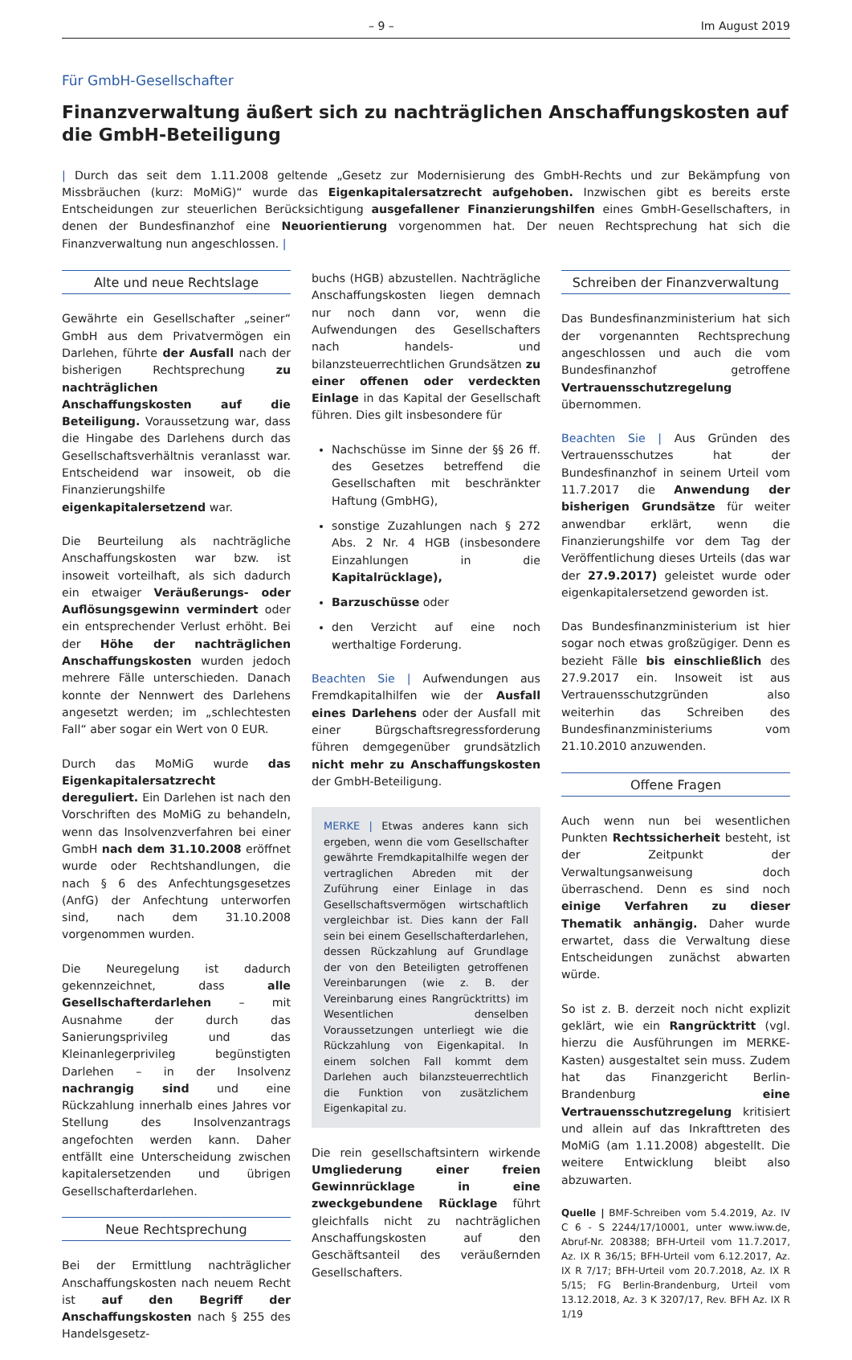– 9 – Im August 2019
Für GmbH-Gesellschafter
Finanzverwaltung äußert sich zu nachträglichen Anschaffungskosten auf die GmbH-Beteiligung
| Durch das seit dem 1.11.2008 geltende „Gesetz zur Modernisierung des GmbH-Rechts und zur Bekämpfung von Missbräuchen (kurz: MoMiG)“ wurde das Eigenkapitalersatzrecht aufgehoben. Inzwischen gibt es bereits erste Entscheidungen zur steuerlichen Berücksichtigung ausgefallener Finanzierungshilfen eines GmbH-Gesellschafters, in denen der Bundesfinanzhof eine Neuorientierung vorgenommen hat. Der neuen Rechtsprechung hat sich die Finanzverwaltung nun angeschlossen. |
Alte und neue Rechtslage
Gewährte ein Gesellschafter „seiner“ GmbH aus dem Privatvermögen ein Darlehen, führte der Ausfall nach der bisherigen Rechtsprechung zu nachträglichen Anschaffungskosten auf die Beteiligung. Voraussetzung war, dass die Hingabe des Darlehens durch das Gesellschaftsverhältnis veranlasst war. Entscheidend war insoweit, ob die Finanzierungshilfe eigenkapitalersetzend war.
Die Beurteilung als nachträgliche Anschaffungskosten war bzw. ist insoweit vorteilhaft, als sich dadurch ein etwaiger Veräußerungs- oder Auflösungsgewinn vermindert oder ein entsprechender Verlust erhöht. Bei der Höhe der nachträglichen Anschaffungskosten wurden jedoch mehrere Fälle unterschieden. Danach konnte der Nennwert des Darlehens angesetzt werden; im „schlechtesten Fall“ aber sogar ein Wert von 0 EUR.
Durch das MoMiG wurde das Eigenkapitalersatzrecht dereguliert. Ein Darlehen ist nach den Vorschriften des MoMiG zu behandeln, wenn das Insolvenzverfahren bei einer GmbH nach dem 31.10.2008 eröffnet wurde oder Rechtshandlungen, die nach § 6 des Anfechtungsgesetzes (AnfG) der Anfechtung unterworfen sind, nach dem 31.10.2008 vorgenommen wurden.
Die Neuregelung ist dadurch gekennzeichnet, dass alle Gesellschafterdarlehen – mit Ausnahme der durch das Sanierungsprivileg und das Kleinanlegerprivileg begünstigten Darlehen – in der Insolvenz nachrangig sind und eine Rückzahlung innerhalb eines Jahres vor Stellung des Insolvenzantrags angefochten werden kann. Daher entfällt eine Unterscheidung zwischen kapitalersetzenden und übrigen Gesellschafterdarlehen.
Neue Rechtsprechung
Bei der Ermittlung nachträglicher Anschaffungskosten nach neuem Recht ist auf den Begriff der Anschaffungskosten nach § 255 des Handelsgesetz-
buchs (HGB) abzustellen. Nachträgliche Anschaffungskosten liegen demnach nur noch dann vor, wenn die Aufwendungen des Gesellschafters nach handels- und bilanzsteuerrechtlichen Grundsätzen zu einer offenen oder verdeckten Einlage in das Kapital der Gesellschaft führen. Dies gilt insbesondere für
Nachschüsse im Sinne der §§ 26 ff. des Gesetzes betreffend die Gesellschaften mit beschränkter Haftung (GmbHG),
sonstige Zuzahlungen nach § 272 Abs. 2 Nr. 4 HGB (insbesondere Einzahlungen in die Kapitalrücklage),
Barzuschüsse oder
den Verzicht auf eine noch werthaltige Forderung.
Beachten Sie | Aufwendungen aus Fremdkapitalhilfen wie der Ausfall eines Darlehens oder der Ausfall mit einer Bürgschaftsregressforderung führen demgegenüber grundsätzlich nicht mehr zu Anschaffungskosten der GmbH-Beteiligung.
MERKE | Etwas anderes kann sich ergeben, wenn die vom Gesellschafter gewährte Fremdkapitalhilfe wegen der vertraglichen Abreden mit der Zuführung einer Einlage in das Gesellschaftsvermögen wirtschaftlich vergleichbar ist. Dies kann der Fall sein bei einem Gesellschafterdarlehen, dessen Rückzahlung auf Grundlage der von den Beteiligten getroffenen Vereinbarungen (wie z. B. der Vereinbarung eines Rangrücktritts) im Wesentlichen denselben Voraussetzungen unterliegt wie die Rückzahlung von Eigenkapital. In einem solchen Fall kommt dem Darlehen auch bilanzsteuerrechtlich die Funktion von zusätzlichem Eigenkapital zu.
Die rein gesellschaftsintern wirkende Umgliederung einer freien Gewinnrücklage in eine zweckgebundene Rücklage führt gleichfalls nicht zu nachträglichen Anschaffungskosten auf den Geschäftsanteil des veräußernden Gesellschafters.
Schreiben der Finanzverwaltung
Das Bundesfinanzministerium hat sich der vorgenannten Rechtsprechung angeschlossen und auch die vom Bundesfinanzhof getroffene Vertrauensschutzregelung übernommen.
Beachten Sie | Aus Gründen des Vertrauensschutzes hat der Bundesfinanzhof in seinem Urteil vom 11.7.2017 die Anwendung der bisherigen Grundsätze für weiter anwendbar erklärt, wenn die Finanzierungshilfe vor dem Tag der Veröffentlichung dieses Urteils (das war der 27.9.2017) geleistet wurde oder eigenkapitalersetzend geworden ist.
Das Bundesfinanzministerium ist hier sogar noch etwas großzügiger. Denn es bezieht Fälle bis einschließlich des 27.9.2017 ein. Insoweit ist aus Vertrauensschutzgründen also weiterhin das Schreiben des Bundesfinanzministeriums vom 21.10.2010 anzuwenden.
Offene Fragen
Auch wenn nun bei wesentlichen Punkten Rechtssicherheit besteht, ist der Zeitpunkt der Verwaltungsanweisung doch überraschend. Denn es sind noch einige Verfahren zu dieser Thematik anhängig. Daher wurde erwartet, dass die Verwaltung diese Entscheidungen zunächst abwarten würde.
So ist z. B. derzeit noch nicht explizit geklärt, wie ein Rangrücktritt (vgl. hierzu die Ausführungen im MERKE-Kasten) ausgestaltet sein muss. Zudem hat das Finanzgericht Berlin-Brandenburg eine Vertrauensschutzregelung kritisiert und allein auf das Inkrafttreten des MoMiG (am 1.11.2008) abgestellt. Die weitere Entwicklung bleibt also abzuwarten.
Quelle | BMF-Schreiben vom 5.4.2019, Az. IV C 6 - S 2244/17/10001, unter www.iww.de, Abruf-Nr. 208388; BFH-Urteil vom 11.7.2017, Az. IX R 36/15; BFH-Urteil vom 6.12.2017, Az. IX R 7/17; BFH-Urteil vom 20.7.2018, Az. IX R 5/15; FG Berlin-Brandenburg, Urteil vom 13.12.2018, Az. 3 K 3207/17, Rev. BFH Az. IX R 1/19